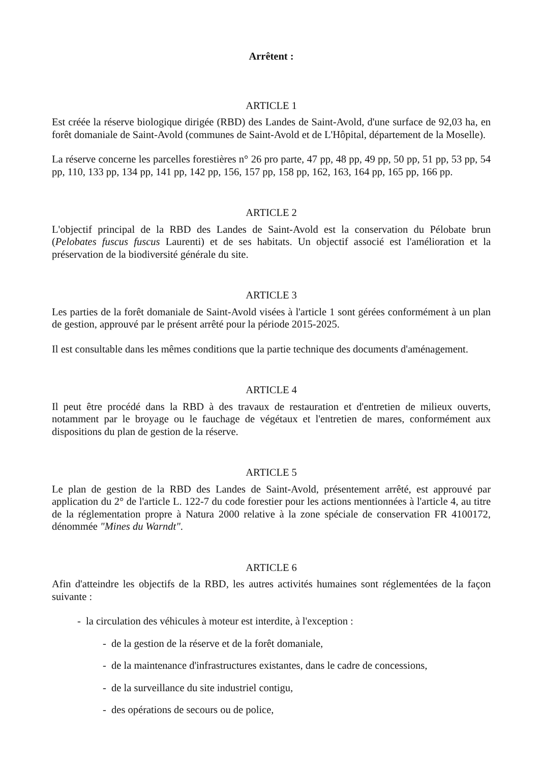Arrêtent :
ARTICLE 1
Est créée la réserve biologique dirigée (RBD) des Landes de Saint-Avold, d'une surface de 92,03 ha, en forêt domaniale de Saint-Avold (communes de Saint-Avold et de L'Hôpital, département de la Moselle).
La réserve concerne les parcelles forestières n° 26 pro parte, 47 pp, 48 pp, 49 pp, 50 pp, 51 pp, 53 pp, 54 pp, 110, 133 pp, 134 pp, 141 pp, 142 pp, 156, 157 pp, 158 pp, 162, 163, 164 pp, 165 pp, 166 pp.
ARTICLE 2
L'objectif principal de la RBD des Landes de Saint-Avold est la conservation du Pélobate brun (Pelobates fuscus fuscus Laurenti) et de ses habitats. Un objectif associé est l'amélioration et la préservation de la biodiversité générale du site.
ARTICLE 3
Les parties de la forêt domaniale de Saint-Avold visées à l'article 1 sont gérées conformément à un plan de gestion, approuvé par le présent arrêté pour la période 2015-2025.
Il est consultable dans les mêmes conditions que la partie technique des documents d'aménagement.
ARTICLE 4
Il peut être procédé dans la RBD à des travaux de restauration et d'entretien de milieux ouverts, notamment par le broyage ou le fauchage de végétaux et l'entretien de mares, conformément aux dispositions du plan de gestion de la réserve.
ARTICLE 5
Le plan de gestion de la RBD des Landes de Saint-Avold, présentement arrêté, est approuvé par application du 2° de l'article L. 122-7 du code forestier pour les actions mentionnées à l'article 4, au titre de la réglementation propre à Natura 2000 relative à la zone spéciale de conservation FR 4100172, dénommée "Mines du Warndt".
ARTICLE 6
Afin d'atteindre les objectifs de la RBD, les autres activités humaines sont réglementées de la façon suivante :
- la circulation des véhicules à moteur est interdite, à l'exception :
- de la gestion de la réserve et de la forêt domaniale,
- de la maintenance d'infrastructures existantes, dans le cadre de concessions,
- de la surveillance du site industriel contigu,
- des opérations de secours ou de police,